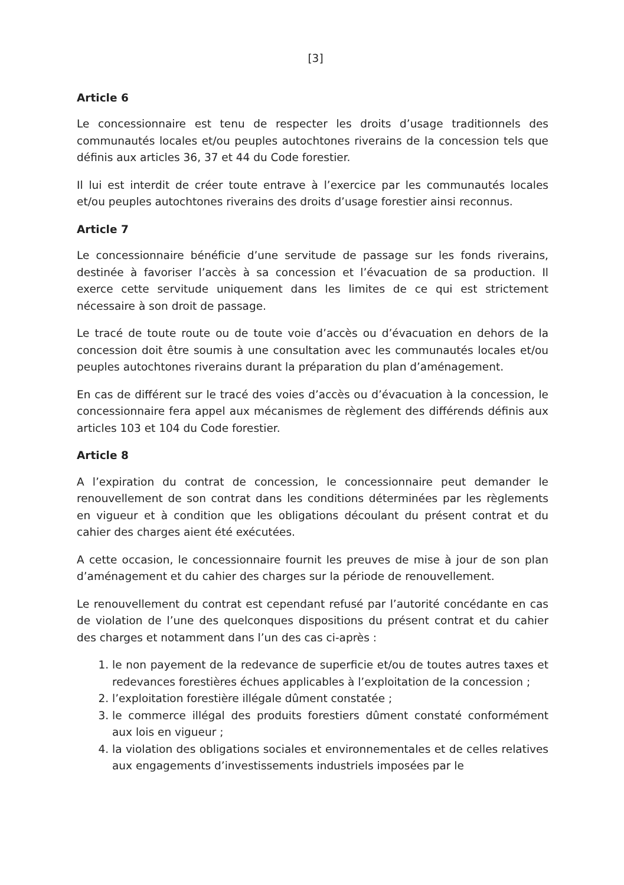[3]
Article 6
Le concessionnaire est tenu de respecter les droits d’usage traditionnels des communautés locales et/ou peuples autochtones riverains de la concession tels que définis aux articles 36, 37 et 44 du Code forestier.
Il lui est interdit de créer toute entrave à l’exercice par les communautés locales et/ou peuples autochtones riverains des droits d’usage forestier ainsi reconnus.
Article 7
Le concessionnaire bénéficie d’une servitude de passage sur les fonds riverains, destinée à favoriser l’accès à sa concession et l’évacuation de sa production. Il exerce cette servitude uniquement dans les limites de ce qui est strictement nécessaire à son droit de passage.
Le tracé de toute route ou de toute voie d’accès ou d’évacuation en dehors de la concession doit être soumis à une consultation avec les communautés locales et/ou peuples autochtones riverains durant la préparation du plan d’aménagement.
En cas de différent sur le tracé des voies d’accès ou d’évacuation à la concession, le concessionnaire fera appel aux mécanismes de règlement des différends définis aux articles 103 et 104 du Code forestier.
Article 8
A l’expiration du contrat de concession, le concessionnaire peut demander le renouvellement de son contrat dans les conditions déterminées par les règlements en vigueur et à condition que les obligations découlant du présent contrat et du cahier des charges aient été exécutées.
A cette occasion, le concessionnaire fournit les preuves de mise à jour de son plan d’aménagement et du cahier des charges sur la période de renouvellement.
Le renouvellement du contrat est cependant refusé par l’autorité concédante en cas de violation de l’une des quelconques dispositions du présent contrat et du cahier des charges et notamment dans l’un des cas ci-après :
1. le non payement de la redevance de superficie et/ou de toutes autres taxes et redevances forestières échues applicables à l’exploitation de la concession ;
2. l’exploitation forestière illégale dûment constatée ;
3. le commerce illégal des produits forestiers dûment constaté conformément aux lois en vigueur ;
4. la violation des obligations sociales et environnementales et de celles relatives aux engagements d’investissements industriels imposées par le